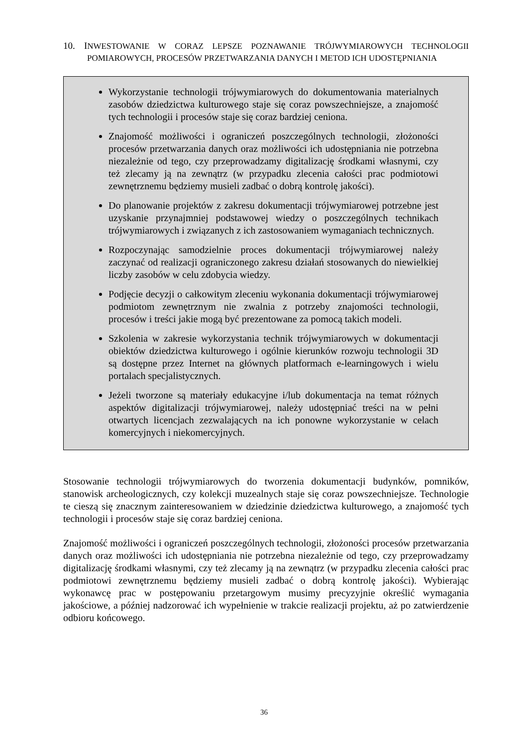10. INWESTOWANIE W CORAZ LEPSZE POZNAWANIE TRÓJWYMIAROWYCH TECHNOLOGII POMIAROWYCH, PROCESÓW PRZETWARZANIA DANYCH I METOD ICH UDOSTĘPNIANIA
Wykorzystanie technologii trójwymiarowych do dokumentowania materialnych zasobów dziedzictwa kulturowego staje się coraz powszechniejsze, a znajomość tych technologii i procesów staje się coraz bardziej ceniona.
Znajomość możliwości i ograniczeń poszczególnych technologii, złożoności procesów przetwarzania danych oraz możliwości ich udostępniania nie potrzebna niezależnie od tego, czy przeprowadzamy digitalizację środkami własnymi, czy też zlecamy ją na zewnątrz (w przypadku zlecenia całości prac podmiotowi zewnętrznemu będziemy musieli zadbać o dobrą kontrolę jakości).
Do planowanie projektów z zakresu dokumentacji trójwymiarowej potrzebne jest uzyskanie przynajmniej podstawowej wiedzy o poszczególnych technikach trójwymiarowych i związanych z ich zastosowaniem wymaganiach technicznych.
Rozpoczynając samodzielnie proces dokumentacji trójwymiarowej należy zaczynać od realizacji ograniczonego zakresu działań stosowanych do niewielkiej liczby zasobów w celu zdobycia wiedzy.
Podjęcie decyzji o całkowitym zleceniu wykonania dokumentacji trójwymiarowej podmiotom zewnętrznym nie zwalnia z potrzeby znajomości technologii, procesów i treści jakie mogą być prezentowane za pomocą takich modeli.
Szkolenia w zakresie wykorzystania technik trójwymiarowych w dokumentacji obiektów dziedzictwa kulturowego i ogólnie kierunków rozwoju technologii 3D są dostępne przez Internet na głównych platformach e-learningowych i wielu portalach specjalistycznych.
Jeżeli tworzone są materiały edukacyjne i/lub dokumentacja na temat różnych aspektów digitalizacji trójwymiarowej, należy udostępniać treści na w pełni otwartych licencjach zezwalających na ich ponowne wykorzystanie w celach komercyjnych i niekomercyjnych.
Stosowanie technologii trójwymiarowych do tworzenia dokumentacji budynków, pomników, stanowisk archeologicznych, czy kolekcji muzealnych staje się coraz powszechniejsze. Technologie te cieszą się znacznym zainteresowaniem w dziedzinie dziedzictwa kulturowego, a znajomość tych technologii i procesów staje się coraz bardziej ceniona.
Znajomość możliwości i ograniczeń poszczególnych technologii, złożoności procesów przetwarzania danych oraz możliwości ich udostępniania nie potrzebna niezależnie od tego, czy przeprowadzamy digitalizację środkami własnymi, czy też zlecamy ją na zewnątrz (w przypadku zlecenia całości prac podmiotowi zewnętrznemu będziemy musieli zadbać o dobrą kontrolę jakości). Wybierając wykonawcę prac w postępowaniu przetargowym musimy precyzyjnie określić wymagania jakościowe, a później nadzorować ich wypełnienie w trakcie realizacji projektu, aż po zatwierdzenie odbioru końcowego.
36